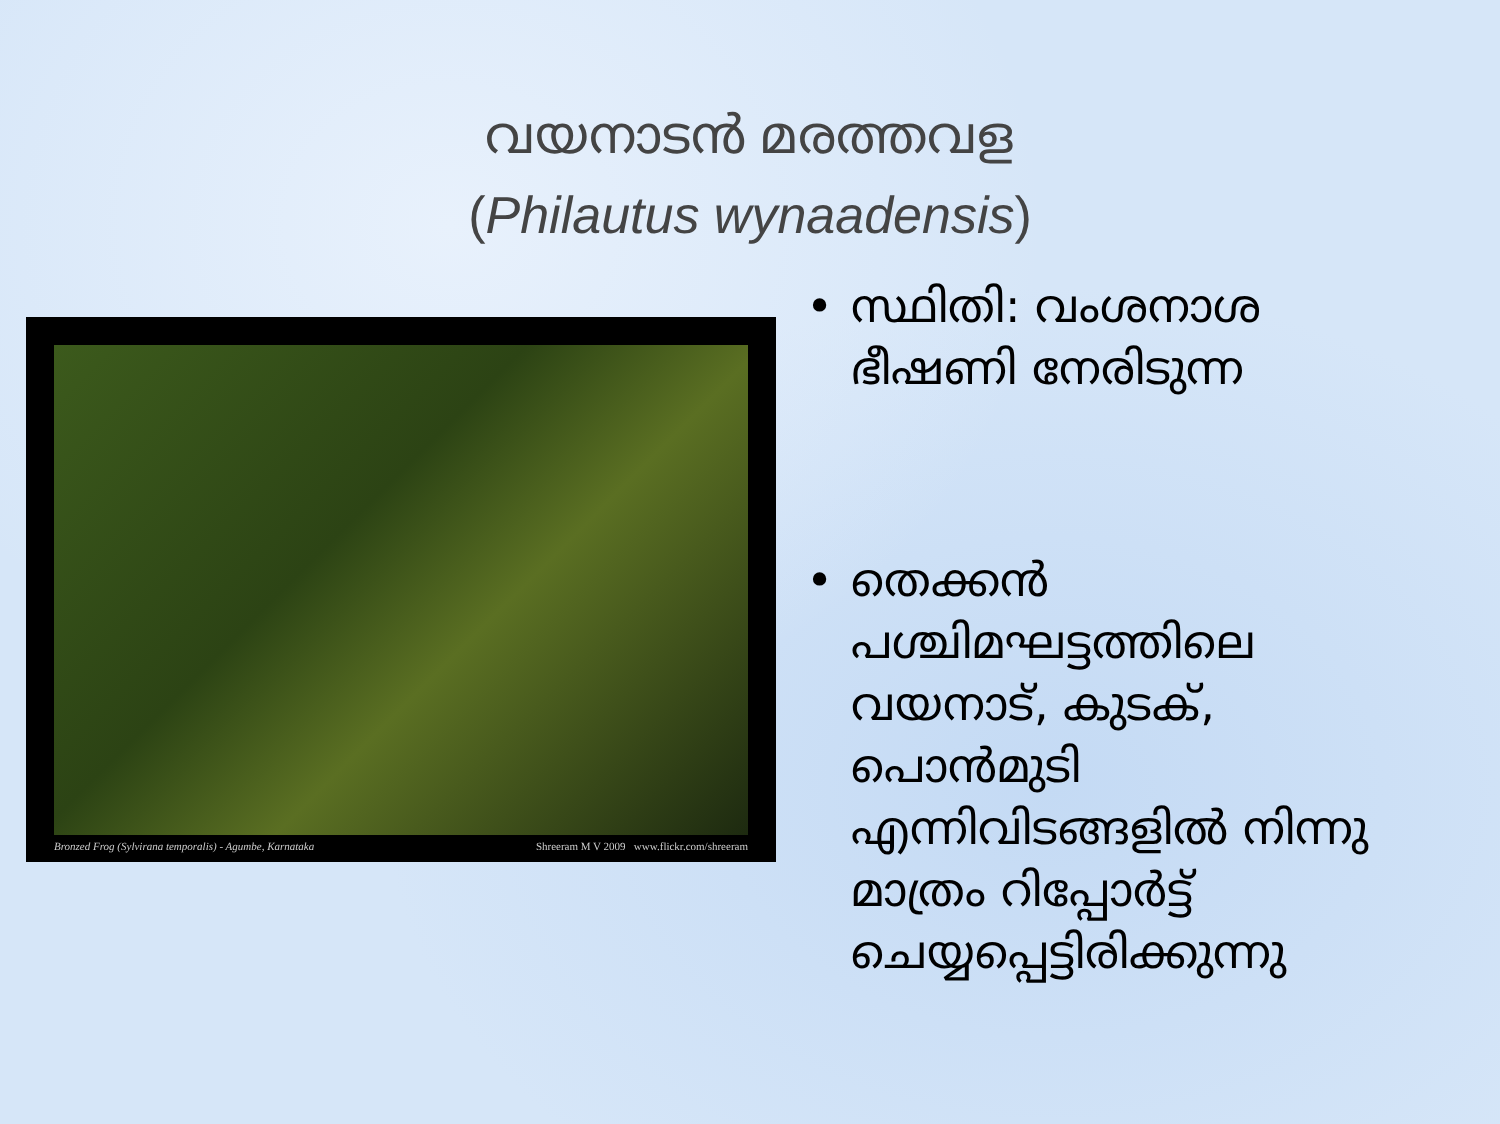വയനാടൻ മരത്തവള
(Philautus wynaadensis)
Bronzed Frog (Sylvirana temporalis) - Agumbe, Karnataka Shreeram M V 2009 www.flickr.com/shreeram
• സ്ഥിതി: വംശനാശ ഭീഷണി നേരിടുന്ന
• തെക്കൻ പശ്ചിമഘട്ടത്തിലെ വയനാട്, കുടക്, പൊൻമുടി എന്നിവിടങ്ങളിൽ നിന്നു മാത്രം റിപ്പോർട്ട് ചെയ്യപ്പെട്ടിരിക്കുന്നു